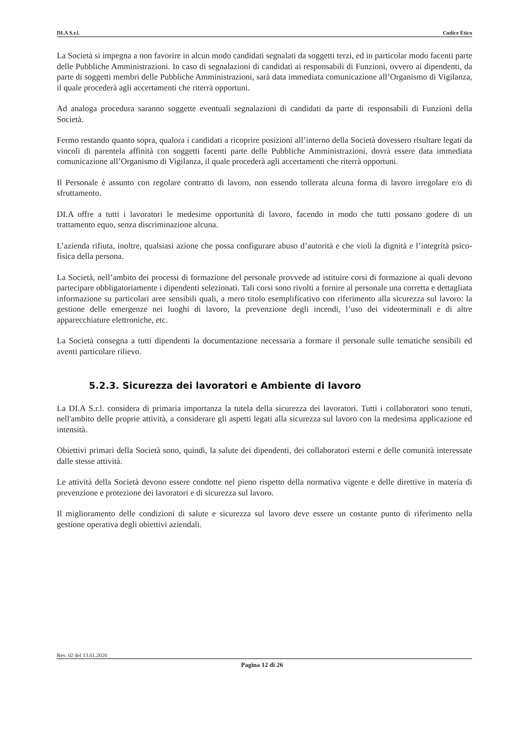DI.A S.r.l. Codice Etico
La Società si impegna a non favorire in alcun modo candidati segnalati da soggetti terzi, ed in particolar modo facenti parte delle Pubbliche Amministrazioni. In caso di segnalazioni di candidati ai responsabili di Funzioni, ovvero ai dipendenti, da parte di soggetti membri delle Pubbliche Amministrazioni, sarà data immediata comunicazione all’Organismo di Vigilanza, il quale procederà agli accertamenti che riterrà opportuni.
Ad analoga procedura saranno soggette eventuali segnalazioni di candidati da parte di responsabili di Funzioni della Società.
Fermo restando quanto sopra, qualora i candidati a ricoprire posizioni all’interno della Società dovessero risultare legati da vincoli di parentela affinità con soggetti facenti parte delle Pubbliche Amministrazioni, dovrà essere data immediata comunicazione all’Organismo di Vigilanza, il quale procederà agli accertamenti che riterrà opportuni.
Il Personale è assunto con regolare contratto di lavoro, non essendo tollerata alcuna forma di lavoro irregolare e/o di sfruttamento.
DI.A offre a tutti i lavoratori le medesime opportunità di lavoro, facendo in modo che tutti possano godere di un trattamento equo, senza discriminazione alcuna.
L’azienda rifiuta, inoltre, qualsiasi azione che possa configurare abuso d’autorità e che violi la dignità e l’integrità psico-fisica della persona.
La Società, nell’ambito dei processi di formazione del personale provvede ad istituire corsi di formazione ai quali devono partecipare obbligatoriamente i dipendenti selezionati. Tali corsi sono rivolti a fornire al personale una corretta e dettagliata informazione su particolari aree sensibili quali, a mero titolo esemplificativo con riferimento alla sicurezza sul lavoro: la gestione delle emergenze nei luoghi di lavoro, la prevenzione degli incendi, l’uso dei videoterminali e di altre apparecchiature elettroniche, etc.
La Società consegna a tutti dipendenti la documentazione necessaria a formare il personale sulle tematiche sensibili ed aventi particolare rilievo.
5.2.3. Sicurezza dei lavoratori e Ambiente di lavoro
La DI.A S.r.l. considera di primaria importanza la tutela della sicurezza dei lavoratori. Tutti i collaboratori sono tenuti, nell'ambito delle proprie attività, a considerare gli aspetti legati alla sicurezza sul lavoro con la medesima applicazione ed intensità.
Obiettivi primari della Società sono, quindi, la salute dei dipendenti, dei collaboratori esterni e delle comunità interessate dalle stesse attività.
Le attività della Società devono essere condotte nel pieno rispetto della normativa vigente e delle direttive in materia di prevenzione e protezione dei lavoratori e di sicurezza sul lavoro.
Il miglioramento delle condizioni di salute e sicurezza sul lavoro deve essere un costante punto di riferimento nella gestione operativa degli obiettivi aziendali.
Rev. 02 del 13.01.2020
Pagina 12 di 26